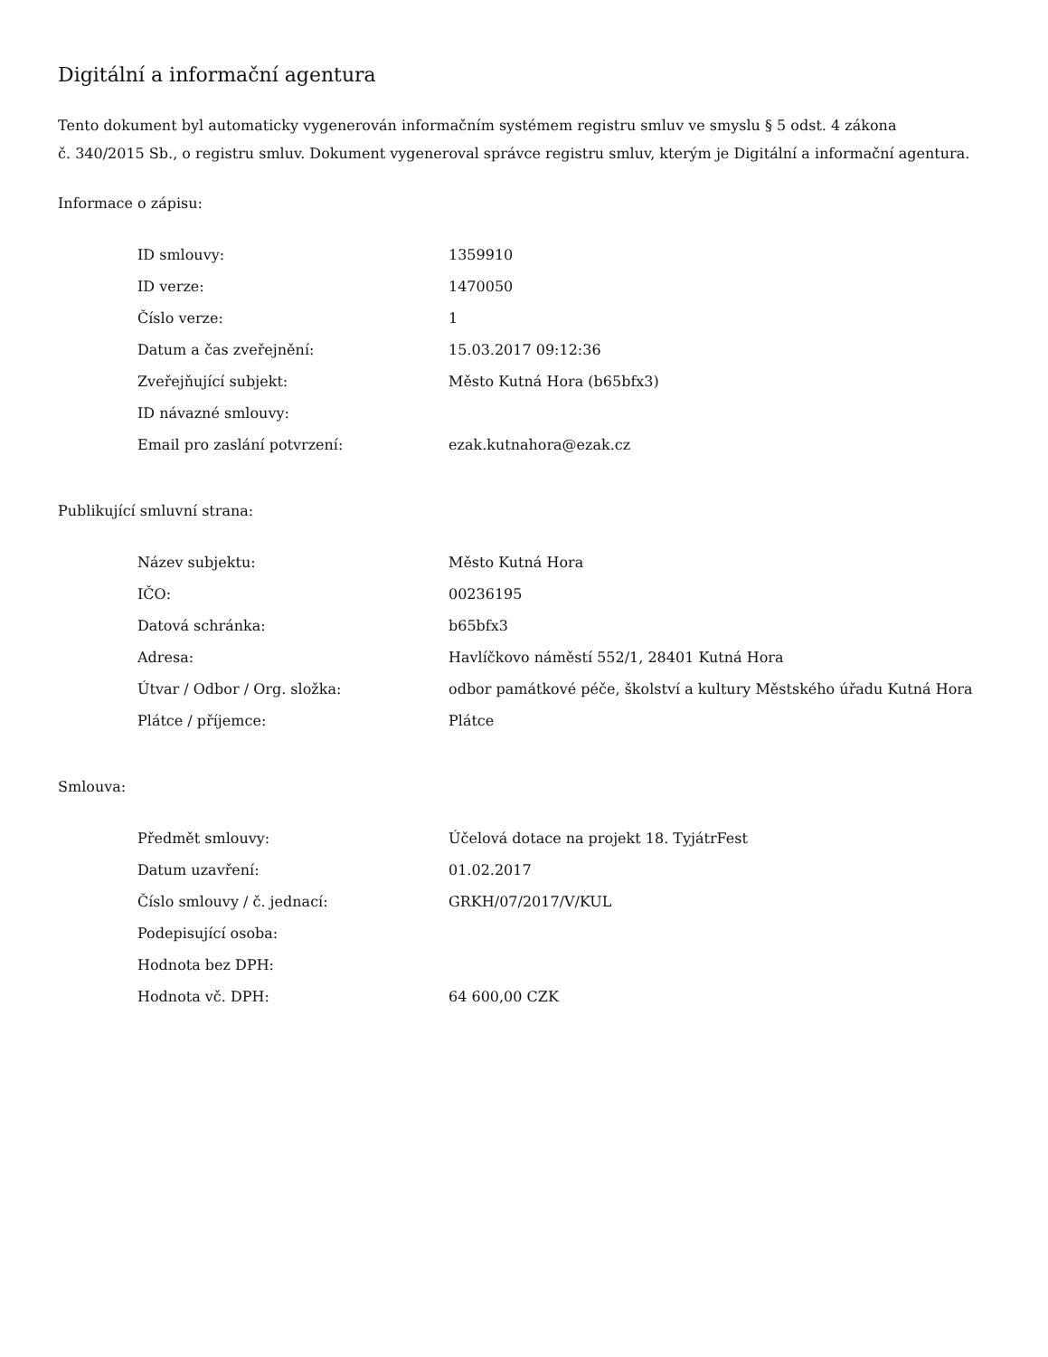Digitální a informační agentura
Tento dokument byl automaticky vygenerován informačním systémem registru smluv ve smyslu § 5 odst. 4 zákona
č. 340/2015 Sb., o registru smluv. Dokument vygeneroval správce registru smluv, kterým je Digitální a informační agentura.
Informace o zápisu:
| ID smlouvy: | 1359910 |
| ID verze: | 1470050 |
| Číslo verze: | 1 |
| Datum a čas zveřejnění: | 15.03.2017 09:12:36 |
| Zveřejňující subjekt: | Město Kutná Hora (b65bfx3) |
| ID návazné smlouvy: | |
| Email pro zaslání potvrzení: | ezak.kutnahora@ezak.cz |
Publikující smluvní strana:
| Název subjektu: | Město Kutná Hora |
| IČO: | 00236195 |
| Datová schránka: | b65bfx3 |
| Adresa: | Havlíčkovo náměstí 552/1, 28401 Kutná Hora |
| Útvar / Odbor / Org. složka: | odbor památkové péče, školství a kultury Městského úřadu Kutná Hora |
| Plátce / příjemce: | Plátce |
Smlouva:
| Předmět smlouvy: | Účelová dotace na projekt 18. TyjátrFest |
| Datum uzavření: | 01.02.2017 |
| Číslo smlouvy / č. jednací: | GRKH/07/2017/V/KUL |
| Podepisující osoba: | |
| Hodnota bez DPH: | |
| Hodnota vč. DPH: | 64 600,00 CZK |